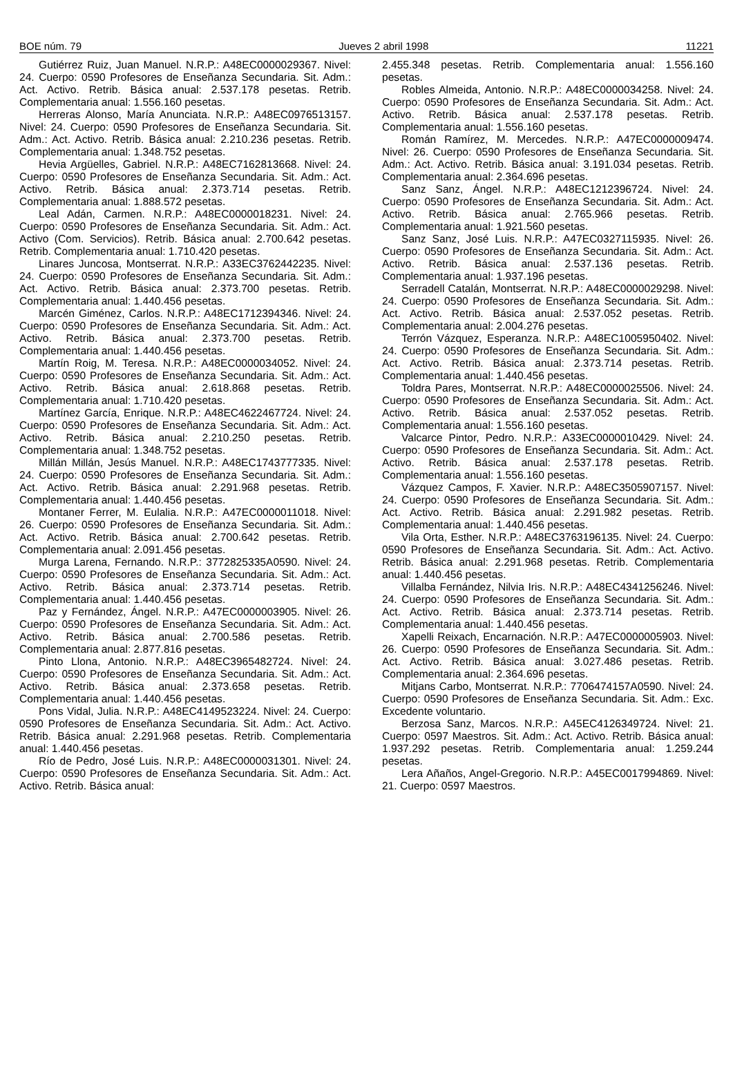BOE núm. 79 Jueves 2 abril 1998 11221
Gutiérrez Ruiz, Juan Manuel. N.R.P.: A48EC0000029367. Nivel: 24. Cuerpo: 0590 Profesores de Enseñanza Secundaria. Sit. Adm.: Act. Activo. Retrib. Básica anual: 2.537.178 pesetas. Retrib. Complementaria anual: 1.556.160 pesetas.
Herreras Alonso, María Anunciata. N.R.P.: A48EC0976513157. Nivel: 24. Cuerpo: 0590 Profesores de Enseñanza Secundaria. Sit. Adm.: Act. Activo. Retrib. Básica anual: 2.210.236 pesetas. Retrib. Complementaria anual: 1.348.752 pesetas.
Hevia Argüelles, Gabriel. N.R.P.: A48EC7162813668. Nivel: 24. Cuerpo: 0590 Profesores de Enseñanza Secundaria. Sit. Adm.: Act. Activo. Retrib. Básica anual: 2.373.714 pesetas. Retrib. Complementaria anual: 1.888.572 pesetas.
Leal Adán, Carmen. N.R.P.: A48EC0000018231. Nivel: 24. Cuerpo: 0590 Profesores de Enseñanza Secundaria. Sit. Adm.: Act. Activo (Com. Servicios). Retrib. Básica anual: 2.700.642 pesetas. Retrib. Complementaria anual: 1.710.420 pesetas.
Linares Juncosa, Montserrat. N.R.P.: A33EC3762442235. Nivel: 24. Cuerpo: 0590 Profesores de Enseñanza Secundaria. Sit. Adm.: Act. Activo. Retrib. Básica anual: 2.373.700 pesetas. Retrib. Complementaria anual: 1.440.456 pesetas.
Marcén Giménez, Carlos. N.R.P.: A48EC1712394346. Nivel: 24. Cuerpo: 0590 Profesores de Enseñanza Secundaria. Sit. Adm.: Act. Activo. Retrib. Básica anual: 2.373.700 pesetas. Retrib. Complementaria anual: 1.440.456 pesetas.
Martín Roig, M. Teresa. N.R.P.: A48EC0000034052. Nivel: 24. Cuerpo: 0590 Profesores de Enseñanza Secundaria. Sit. Adm.: Act. Activo. Retrib. Básica anual: 2.618.868 pesetas. Retrib. Complementaria anual: 1.710.420 pesetas.
Martínez García, Enrique. N.R.P.: A48EC4622467724. Nivel: 24. Cuerpo: 0590 Profesores de Enseñanza Secundaria. Sit. Adm.: Act. Activo. Retrib. Básica anual: 2.210.250 pesetas. Retrib. Complementaria anual: 1.348.752 pesetas.
Millán Millán, Jesús Manuel. N.R.P.: A48EC1743777335. Nivel: 24. Cuerpo: 0590 Profesores de Enseñanza Secundaria. Sit. Adm.: Act. Activo. Retrib. Básica anual: 2.291.968 pesetas. Retrib. Complementaria anual: 1.440.456 pesetas.
Montaner Ferrer, M. Eulalia. N.R.P.: A47EC0000011018. Nivel: 26. Cuerpo: 0590 Profesores de Enseñanza Secundaria. Sit. Adm.: Act. Activo. Retrib. Básica anual: 2.700.642 pesetas. Retrib. Complementaria anual: 2.091.456 pesetas.
Murga Larena, Fernando. N.R.P.: 3772825335A0590. Nivel: 24. Cuerpo: 0590 Profesores de Enseñanza Secundaria. Sit. Adm.: Act. Activo. Retrib. Básica anual: 2.373.714 pesetas. Retrib. Complementaria anual: 1.440.456 pesetas.
Paz y Fernández, Ángel. N.R.P.: A47EC0000003905. Nivel: 26. Cuerpo: 0590 Profesores de Enseñanza Secundaria. Sit. Adm.: Act. Activo. Retrib. Básica anual: 2.700.586 pesetas. Retrib. Complementaria anual: 2.877.816 pesetas.
Pinto Llona, Antonio. N.R.P.: A48EC3965482724. Nivel: 24. Cuerpo: 0590 Profesores de Enseñanza Secundaria. Sit. Adm.: Act. Activo. Retrib. Básica anual: 2.373.658 pesetas. Retrib. Complementaria anual: 1.440.456 pesetas.
Pons Vidal, Julia. N.R.P.: A48EC4149523224. Nivel: 24. Cuerpo: 0590 Profesores de Enseñanza Secundaria. Sit. Adm.: Act. Activo. Retrib. Básica anual: 2.291.968 pesetas. Retrib. Complementaria anual: 1.440.456 pesetas.
Río de Pedro, José Luis. N.R.P.: A48EC0000031301. Nivel: 24. Cuerpo: 0590 Profesores de Enseñanza Secundaria. Sit. Adm.: Act. Activo. Retrib. Básica anual:
2.455.348 pesetas. Retrib. Complementaria anual: 1.556.160 pesetas.
Robles Almeida, Antonio. N.R.P.: A48EC0000034258. Nivel: 24. Cuerpo: 0590 Profesores de Enseñanza Secundaria. Sit. Adm.: Act. Activo. Retrib. Básica anual: 2.537.178 pesetas. Retrib. Complementaria anual: 1.556.160 pesetas.
Román Ramírez, M. Mercedes. N.R.P.: A47EC0000009474. Nivel: 26. Cuerpo: 0590 Profesores de Enseñanza Secundaria. Sit. Adm.: Act. Activo. Retrib. Básica anual: 3.191.034 pesetas. Retrib. Complementaria anual: 2.364.696 pesetas.
Sanz Sanz, Ángel. N.R.P.: A48EC1212396724. Nivel: 24. Cuerpo: 0590 Profesores de Enseñanza Secundaria. Sit. Adm.: Act. Activo. Retrib. Básica anual: 2.765.966 pesetas. Retrib. Complementaria anual: 1.921.560 pesetas.
Sanz Sanz, José Luis. N.R.P.: A47EC0327115935. Nivel: 26. Cuerpo: 0590 Profesores de Enseñanza Secundaria. Sit. Adm.: Act. Activo. Retrib. Básica anual: 2.537.136 pesetas. Retrib. Complementaria anual: 1.937.196 pesetas.
Serradell Catalán, Montserrat. N.R.P.: A48EC0000029298. Nivel: 24. Cuerpo: 0590 Profesores de Enseñanza Secundaria. Sit. Adm.: Act. Activo. Retrib. Básica anual: 2.537.052 pesetas. Retrib. Complementaria anual: 2.004.276 pesetas.
Terrón Vázquez, Esperanza. N.R.P.: A48EC1005950402. Nivel: 24. Cuerpo: 0590 Profesores de Enseñanza Secundaria. Sit. Adm.: Act. Activo. Retrib. Básica anual: 2.373.714 pesetas. Retrib. Complementaria anual: 1.440.456 pesetas.
Toldra Pares, Montserrat. N.R.P.: A48EC0000025506. Nivel: 24. Cuerpo: 0590 Profesores de Enseñanza Secundaria. Sit. Adm.: Act. Activo. Retrib. Básica anual: 2.537.052 pesetas. Retrib. Complementaria anual: 1.556.160 pesetas.
Valcarce Pintor, Pedro. N.R.P.: A33EC0000010429. Nivel: 24. Cuerpo: 0590 Profesores de Enseñanza Secundaria. Sit. Adm.: Act. Activo. Retrib. Básica anual: 2.537.178 pesetas. Retrib. Complementaria anual: 1.556.160 pesetas.
Vázquez Campos, F. Xavier. N.R.P.: A48EC3505907157. Nivel: 24. Cuerpo: 0590 Profesores de Enseñanza Secundaria. Sit. Adm.: Act. Activo. Retrib. Básica anual: 2.291.982 pesetas. Retrib. Complementaria anual: 1.440.456 pesetas.
Vila Orta, Esther. N.R.P.: A48EC3763196135. Nivel: 24. Cuerpo: 0590 Profesores de Enseñanza Secundaria. Sit. Adm.: Act. Activo. Retrib. Básica anual: 2.291.968 pesetas. Retrib. Complementaria anual: 1.440.456 pesetas.
Villalba Fernández, Nilvia Iris. N.R.P.: A48EC4341256246. Nivel: 24. Cuerpo: 0590 Profesores de Enseñanza Secundaria. Sit. Adm.: Act. Activo. Retrib. Básica anual: 2.373.714 pesetas. Retrib. Complementaria anual: 1.440.456 pesetas.
Xapelli Reixach, Encarnación. N.R.P.: A47EC0000005903. Nivel: 26. Cuerpo: 0590 Profesores de Enseñanza Secundaria. Sit. Adm.: Act. Activo. Retrib. Básica anual: 3.027.486 pesetas. Retrib. Complementaria anual: 2.364.696 pesetas.
Mitjans Carbo, Montserrat. N.R.P.: 7706474157A0590. Nivel: 24. Cuerpo: 0590 Profesores de Enseñanza Secundaria. Sit. Adm.: Exc. Excedente voluntario.
Berzosa Sanz, Marcos. N.R.P.: A45EC4126349724. Nivel: 21. Cuerpo: 0597 Maestros. Sit. Adm.: Act. Activo. Retrib. Básica anual: 1.937.292 pesetas. Retrib. Complementaria anual: 1.259.244 pesetas.
Lera Añaños, Angel-Gregorio. N.R.P.: A45EC0017994869. Nivel: 21. Cuerpo: 0597 Maestros.